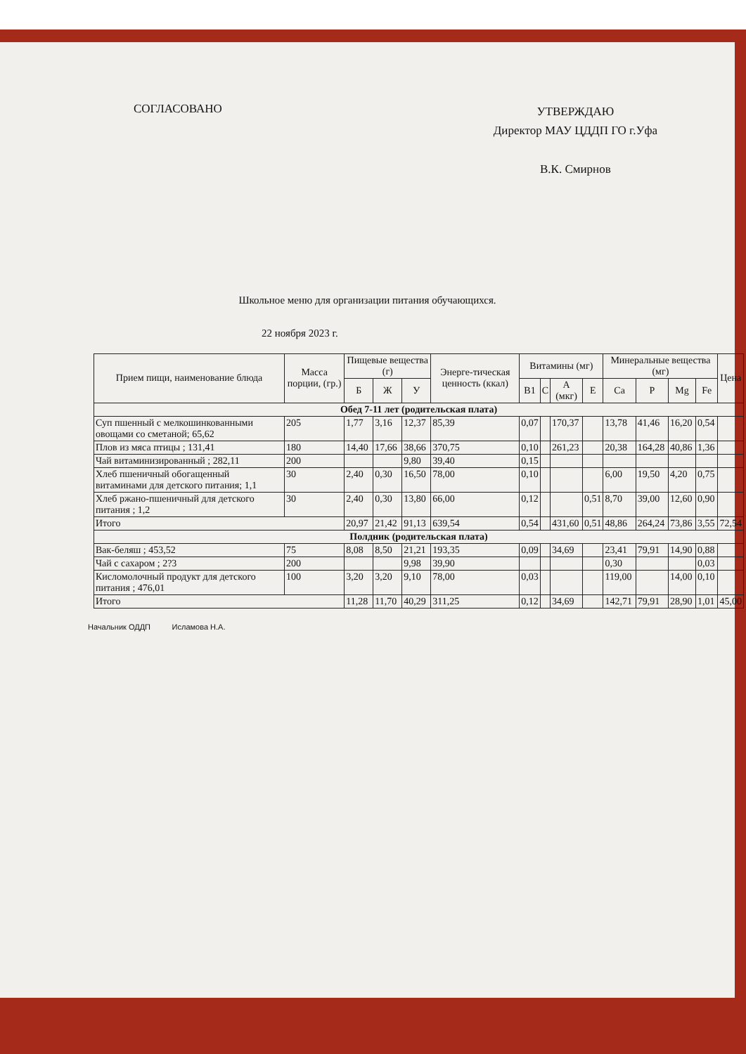СОГЛАСОВАНО
УТВЕРЖДАЮ
Директор МАУ ЦДДП ГО г.Уфа
В.К. Смирнов
Школьное меню для организации питания обучающихся.
22 ноября 2023 г.
| Прием пищи, наименование блюда | Масса порции, (гр.) | Пищевые вещества (г) | | | Энерге-тическая ценность (ккал) | Витамины (мг) | | | | Минеральные вещества (мг) | | | | Цена |
| --- | --- | --- | --- | --- | --- | --- | --- | --- | --- | --- | --- | --- | --- | --- |
| | | Б | Ж | У | | B1 | C | A (мкг) | E | Ca | P | Mg | Fe | |
| Обед 7-11 лет (родительская плата) | | | | | | | | | | | | | | |
| Суп пшенный с мелкошинкованными овощами со сметаной; 65,62 | 205 | 1,77 | 3,16 | 12,37 | 85,39 | 0,07 | | 170,37 | | 13,78 | 41,46 | 16,20 | 0,54 | |
| Плов из мяса птицы ; 131,41 | 180 | 14,40 | 17,66 | 38,66 | 370,75 | 0,10 | | 261,23 | | 20,38 | 164,28 | 40,86 | 1,36 | |
| Чай витаминизированный ; 282,11 | 200 | | | 9,80 | 39,40 | 0,15 | | | | | | | | |
| Хлеб пшеничный обогащенный витаминами для детского питания; 1,1 | 30 | 2,40 | 0,30 | 16,50 | 78,00 | 0,10 | | | | 6,00 | 19,50 | 4,20 | 0,75 | |
| Хлеб ржано-пшеничный для детского питания ; 1,2 | 30 | 2,40 | 0,30 | 13,80 | 66,00 | 0,12 | | | 0,51 | 8,70 | 39,00 | 12,60 | 0,90 | |
| Итого | | 20,97 | 21,42 | 91,13 | 639,54 | 0,54 | | 431,60 | 0,51 | 48,86 | 264,24 | 73,86 | 3,55 | 72,54 |
| Полдник (родительская плата) | | | | | | | | | | | | | | |
| Вак-беляш ; 453,52 | 75 | 8,08 | 8,50 | 21,21 | 193,35 | 0,09 | | 34,69 | | 23,41 | 79,91 | 14,90 | 0,88 | |
| Чай с сахаром ; 2?3 | 200 | | | 9,98 | 39,90 | | | | | 0,30 | | | 0,03 | |
| Кисломолочный продукт для детского питания ; 476,01 | 100 | 3,20 | 3,20 | 9,10 | 78,00 | 0,03 | | | | 119,00 | | 14,00 | 0,10 | |
| Итого | | 11,28 | 11,70 | 40,29 | 311,25 | 0,12 | | 34,69 | | 142,71 | 79,91 | 28,90 | 1,01 | 45,00 |
Начальник ОДДП Исламова Н.А.